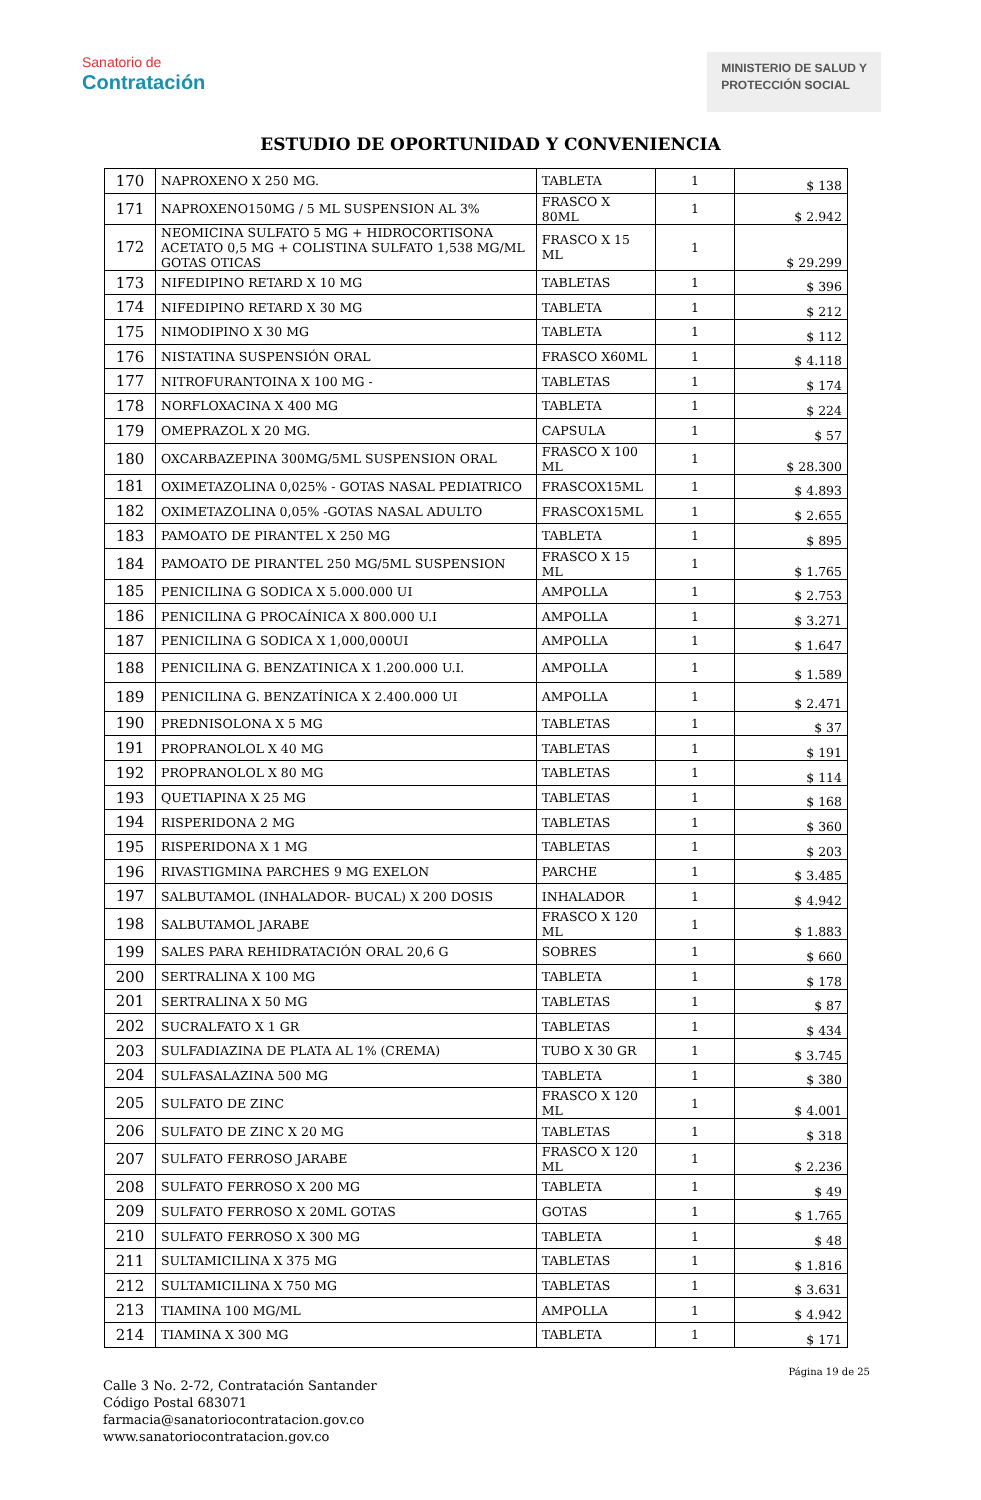Sanatorio de
Contratación
MINISTERIO DE SALUD Y
PROTECCIÓN SOCIAL
ESTUDIO DE OPORTUNIDAD Y CONVENIENCIA
| 170 | NAPROXENO X 250 MG. | TABLETA | 1 | $ 138 |
| 171 | NAPROXENO150MG / 5 ML SUSPENSION AL 3% | FRASCO X 80ML | 1 | $ 2.942 |
| 172 | NEOMICINA SULFATO 5 MG + HIDROCORTISONA ACETATO 0,5 MG + COLISTINA SULFATO 1,538 MG/ML GOTAS OTICAS | FRASCO X 15 ML | 1 | $ 29.299 |
| 173 | NIFEDIPINO RETARD X 10 MG | TABLETAS | 1 | $ 396 |
| 174 | NIFEDIPINO RETARD X 30 MG | TABLETA | 1 | $ 212 |
| 175 | NIMODIPINO X 30 MG | TABLETA | 1 | $ 112 |
| 176 | NISTATINA SUSPENSIÓN ORAL | FRASCO X60ML | 1 | $ 4.118 |
| 177 | NITROFURANTOINA X 100 MG - | TABLETAS | 1 | $ 174 |
| 178 | NORFLOXACINA X 400 MG | TABLETA | 1 | $ 224 |
| 179 | OMEPRAZOL X 20 MG. | CAPSULA | 1 | $ 57 |
| 180 | OXCARBAZEPINA 300MG/5ML SUSPENSION ORAL | FRASCO X 100 ML | 1 | $ 28.300 |
| 181 | OXIMETAZOLINA 0,025% - GOTAS NASAL PEDIATRICO | FRASCOX15ML | 1 | $ 4.893 |
| 182 | OXIMETAZOLINA 0,05% -GOTAS NASAL ADULTO | FRASCOX15ML | 1 | $ 2.655 |
| 183 | PAMOATO DE PIRANTEL X 250 MG | TABLETA | 1 | $ 895 |
| 184 | PAMOATO DE PIRANTEL 250 MG/5ML SUSPENSION | FRASCO X 15 ML | 1 | $ 1.765 |
| 185 | PENICILINA G SODICA X 5.000.000 UI | AMPOLLA | 1 | $ 2.753 |
| 186 | PENICILINA G PROCAÍNICA X 800.000 U.I | AMPOLLA | 1 | $ 3.271 |
| 187 | PENICILINA G SODICA X 1,000,000UI | AMPOLLA | 1 | $ 1.647 |
| 188 | PENICILINA G. BENZATINICA X 1.200.000 U.I. | AMPOLLA | 1 | $ 1.589 |
| 189 | PENICILINA G. BENZATÍNICA X 2.400.000 UI | AMPOLLA | 1 | $ 2.471 |
| 190 | PREDNISOLONA X 5 MG | TABLETAS | 1 | $ 37 |
| 191 | PROPRANOLOL X 40 MG | TABLETAS | 1 | $ 191 |
| 192 | PROPRANOLOL X 80 MG | TABLETAS | 1 | $ 114 |
| 193 | QUETIAPINA X 25 MG | TABLETAS | 1 | $ 168 |
| 194 | RISPERIDONA 2 MG | TABLETAS | 1 | $ 360 |
| 195 | RISPERIDONA X 1 MG | TABLETAS | 1 | $ 203 |
| 196 | RIVASTIGMINA PARCHES 9 MG EXELON | PARCHE | 1 | $ 3.485 |
| 197 | SALBUTAMOL (INHALADOR- BUCAL) X 200 DOSIS | INHALADOR | 1 | $ 4.942 |
| 198 | SALBUTAMOL JARABE | FRASCO X 120 ML | 1 | $ 1.883 |
| 199 | SALES PARA REHIDRATACIÓN ORAL 20,6 G | SOBRES | 1 | $ 660 |
| 200 | SERTRALINA X 100 MG | TABLETA | 1 | $ 178 |
| 201 | SERTRALINA X 50 MG | TABLETAS | 1 | $ 87 |
| 202 | SUCRALFATO X 1 GR | TABLETAS | 1 | $ 434 |
| 203 | SULFADIAZINA DE PLATA AL 1% (CREMA) | TUBO X 30 GR | 1 | $ 3.745 |
| 204 | SULFASALAZINA 500 MG | TABLETA | 1 | $ 380 |
| 205 | SULFATO DE ZINC | FRASCO X 120 ML | 1 | $ 4.001 |
| 206 | SULFATO DE ZINC X 20 MG | TABLETAS | 1 | $ 318 |
| 207 | SULFATO FERROSO JARABE | FRASCO X 120 ML | 1 | $ 2.236 |
| 208 | SULFATO FERROSO X 200 MG | TABLETA | 1 | $ 49 |
| 209 | SULFATO FERROSO X 20ML GOTAS | GOTAS | 1 | $ 1.765 |
| 210 | SULFATO FERROSO X 300 MG | TABLETA | 1 | $ 48 |
| 211 | SULTAMICILINA X 375 MG | TABLETAS | 1 | $ 1.816 |
| 212 | SULTAMICILINA X 750 MG | TABLETAS | 1 | $ 3.631 |
| 213 | TIAMINA 100 MG/ML | AMPOLLA | 1 | $ 4.942 |
| 214 | TIAMINA X 300 MG | TABLETA | 1 | $ 171 |
Página 19 de 25
Calle 3 No. 2-72, Contratación Santander
Código Postal 683071
farmacia@sanatoriocontratacion.gov.co
www.sanatoriocontratacion.gov.co